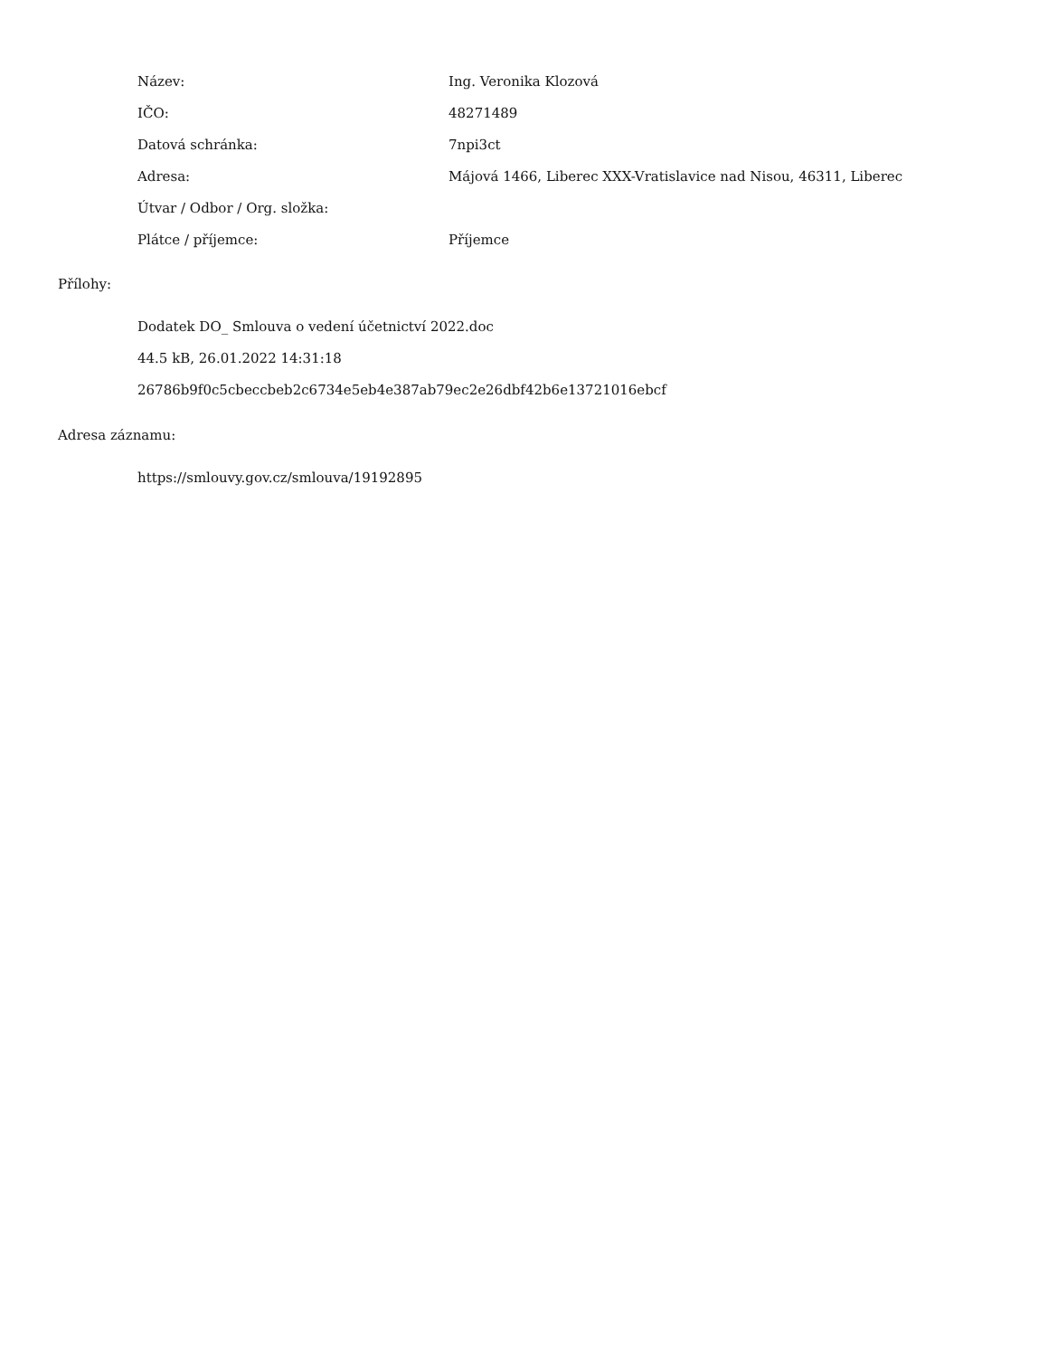| Název: | Ing. Veronika Klozová |
| IČO: | 48271489 |
| Datová schránka: | 7npi3ct |
| Adresa: | Májová 1466, Liberec XXX-Vratislavice nad Nisou, 46311, Liberec |
| Útvar / Odbor / Org. složka: | |
| Plátce / příjemce: | Příjemce |
Přílohy:
Dodatek DO_ Smlouva o vedení účetnictví 2022.doc
44.5 kB, 26.01.2022 14:31:18
26786b9f0c5cbeccbeb2c6734e5eb4e387ab79ec2e26dbf42b6e13721016ebcf
Adresa záznamu:
https://smlouvy.gov.cz/smlouva/19192895